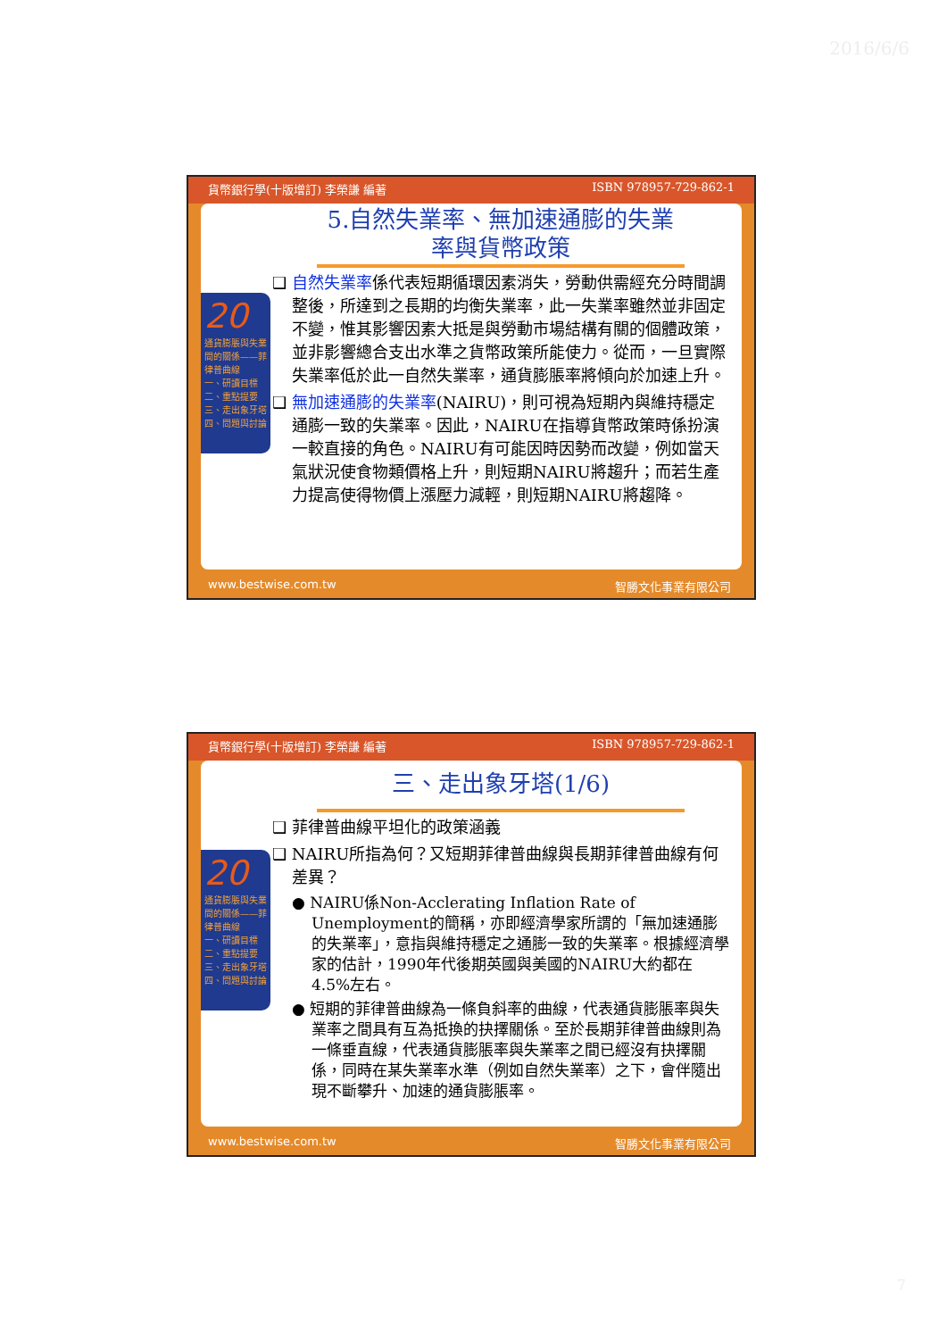2016/6/6
貨幣銀行學(十版增訂) 李榮謙 編著 ISBN 978957-729-862-1
20
通貨膨脹與失業間的關係——菲律普曲線
一、研讀目標
二、重點提要
三、走出象牙塔
四、問題與討論
5.自然失業率、無加速通膨的失業率與貨幣政策
❑ 自然失業率係代表短期循環因素消失，勞動供需經充分時間調整後，所達到之長期的均衡失業率，此一失業率雖然並非固定不變，惟其影響因素大抵是與勞動市場結構有關的個體政策，並非影響總合支出水準之貨幣政策所能使力。從而，一旦實際失業率低於此一自然失業率，通貨膨脹率將傾向於加速上升。
❑ 無加速通膨的失業率(NAIRU)，則可視為短期內與維持穩定通膨一致的失業率。因此，NAIRU在指導貨幣政策時係扮演一較直接的角色。NAIRU有可能因時因勢而改變，例如當天氣狀況使食物類價格上升，則短期NAIRU將趨升；而若生產力提高使得物價上漲壓力減輕，則短期NAIRU將趨降。
www.bestwise.com.tw 智勝文化事業有限公司
貨幣銀行學(十版增訂) 李榮謙 編著 ISBN 978957-729-862-1
20
通貨膨脹與失業間的關係——菲律普曲線
一、研讀目標
二、重點提要
三、走出象牙塔
四、問題與討論
三、走出象牙塔(1/6)
❑ 菲律普曲線平坦化的政策涵義
❑ NAIRU所指為何？又短期菲律普曲線與長期菲律普曲線有何差異？
● NAIRU係Non-Acclerating Inflation Rate of Unemployment的簡稱，亦即經濟學家所謂的「無加速通膨的失業率」，意指與維持穩定之通膨一致的失業率。根據經濟學家的估計，1990年代後期英國與美國的NAIRU大約都在4.5%左右。
● 短期的菲律普曲線為一條負斜率的曲線，代表通貨膨脹率與失業率之間具有互為抵換的抉擇關係。至於長期菲律普曲線則為一條垂直線，代表通貨膨脹率與失業率之間已經沒有抉擇關係，同時在某失業率水準（例如自然失業率）之下，會伴隨出現不斷攀升、加速的通貨膨脹率。
www.bestwise.com.tw 智勝文化事業有限公司
7